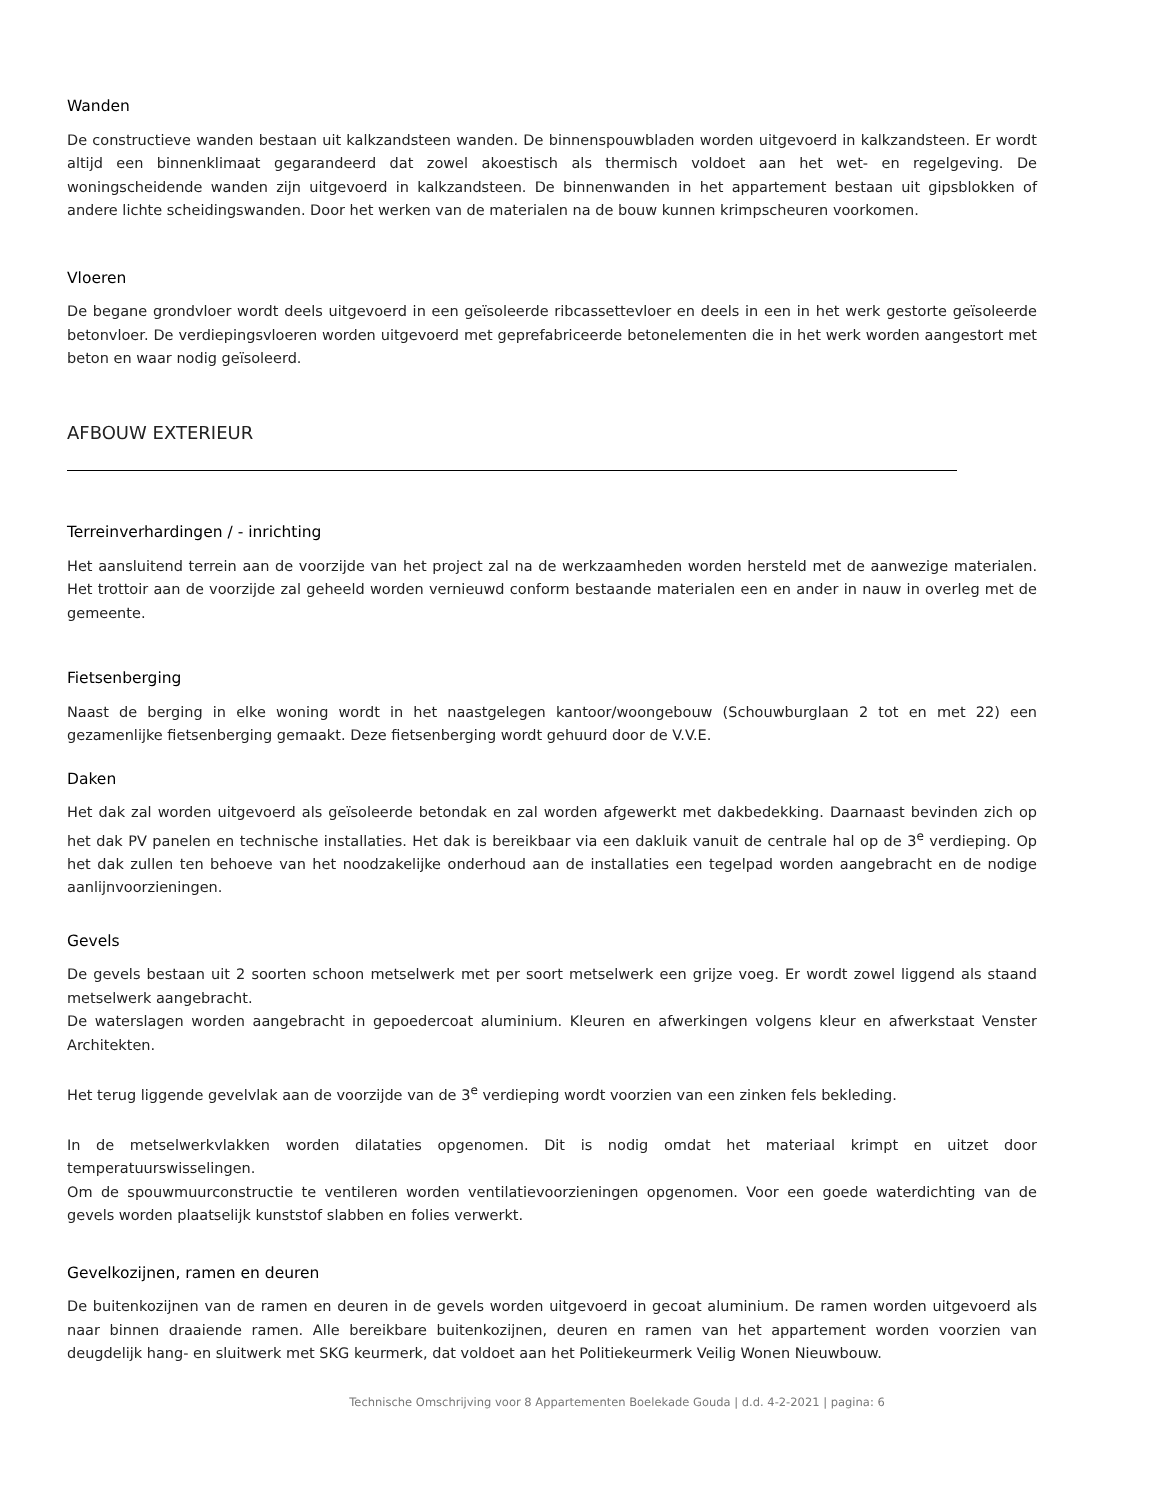Wanden
De constructieve wanden bestaan uit kalkzandsteen wanden. De binnenspouwbladen worden uitgevoerd in kalkzandsteen. Er wordt altijd een binnenklimaat gegarandeerd dat zowel akoestisch als thermisch voldoet aan het wet- en regelgeving. De woningscheidende wanden zijn uitgevoerd in kalkzandsteen. De binnenwanden in het appartement bestaan uit gipsblokken of andere lichte scheidingswanden. Door het werken van de materialen na de bouw kunnen krimpscheuren voorkomen.
Vloeren
De begane grondvloer wordt deels uitgevoerd in een geïsoleerde ribcassettevloer en deels in een in het werk gestorte geïsoleerde betonvloer. De verdiepingsvloeren worden uitgevoerd met geprefabriceerde betonelementen die in het werk worden aangestort met beton en waar nodig geïsoleerd.
AFBOUW EXTERIEUR
Terreinverhardingen / - inrichting
Het aansluitend terrein aan de voorzijde van het project zal na de werkzaamheden worden hersteld met de aanwezige materialen. Het trottoir aan de voorzijde zal geheeld worden vernieuwd conform bestaande materialen een en ander in nauw in overleg met de gemeente.
Fietsenberging
Naast de berging in elke woning wordt in het naastgelegen kantoor/woongebouw (Schouwburglaan 2 tot en met 22) een gezamenlijke fietsenberging gemaakt. Deze fietsenberging wordt gehuurd door de V.V.E.
Daken
Het dak zal worden uitgevoerd als geïsoleerde betondak en zal worden afgewerkt met dakbedekking. Daarnaast bevinden zich op het dak PV panelen en technische installaties. Het dak is bereikbaar via een dakluik vanuit de centrale hal op de 3<sup>e</sup> verdieping. Op het dak zullen ten behoeve van het noodzakelijke onderhoud aan de installaties een tegelpad worden aangebracht en de nodige aanlijnvoorzieningen.
Gevels
De gevels bestaan uit 2 soorten schoon metselwerk met per soort metselwerk een grijze voeg. Er wordt zowel liggend als staand metselwerk aangebracht.
De waterslagen worden aangebracht in gepoedercoat aluminium. Kleuren en afwerkingen volgens kleur en afwerkstaat Venster Architekten.
Het terug liggende gevelvlak aan de voorzijde van de 3<sup>e</sup> verdieping wordt voorzien van een zinken fels bekleding.
In de metselwerkvlakken worden dilataties opgenomen. Dit is nodig omdat het materiaal krimpt en uitzet door temperatuurswisselingen.
Om de spouwmuurconstructie te ventileren worden ventilatievoorzieningen opgenomen. Voor een goede waterdichting van de gevels worden plaatselijk kunststof slabben en folies verwerkt.
Gevelkozijnen, ramen en deuren
De buitenkozijnen van de ramen en deuren in de gevels worden uitgevoerd in gecoat aluminium. De ramen worden uitgevoerd als naar binnen draaiende ramen. Alle bereikbare buitenkozijnen, deuren en ramen van het appartement worden voorzien van deugdelijk hang- en sluitwerk met SKG keurmerk, dat voldoet aan het Politiekeurmerk Veilig Wonen Nieuwbouw.
Technische Omschrijving voor 8 Appartementen Boelekade Gouda | d.d. 4-2-2021 | pagina: 6